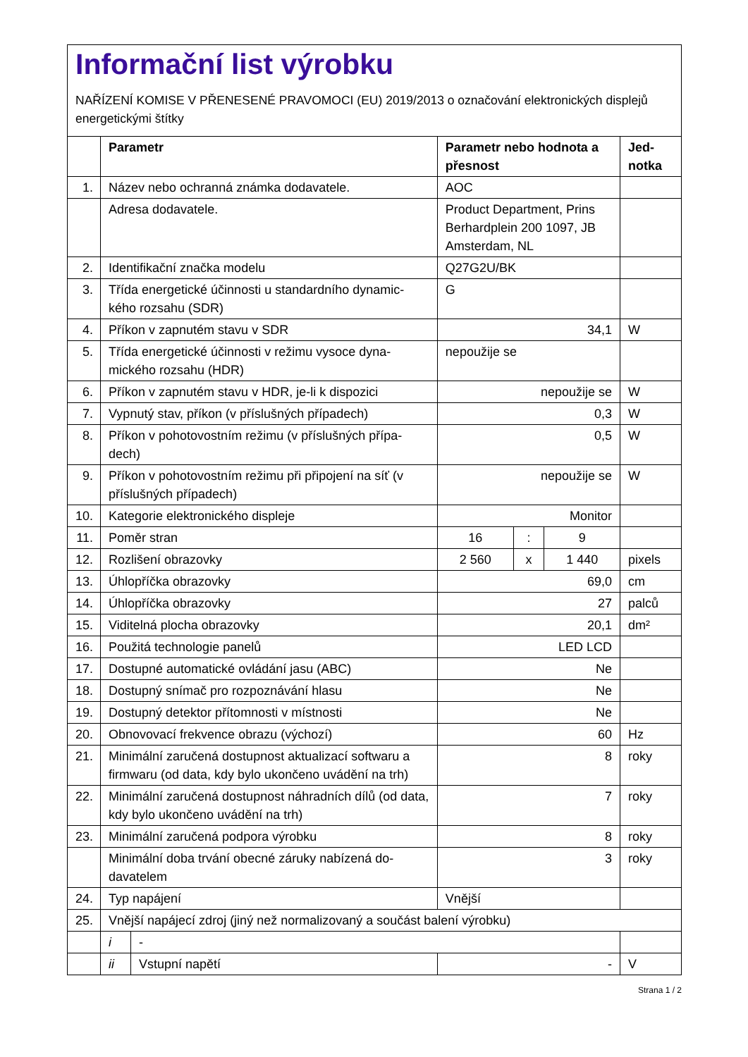Informační list výrobku
NAŘÍZENÍ KOMISE V PŘENESENÉ PRAVOMOCI (EU) 2019/2013 o označování elektronických displejů energetickými štítky
| | Parametr | | Parametr nebo hodnota a přesnost | | | Jed-notka |
| --- | --- | --- | --- | --- | --- | --- |
| 1. | Název nebo ochranná známka dodavatele. | | AOC | | | |
| | Adresa dodavatele. | | Product Department, Prins Berhardplein 200 1097, JB Amsterdam, NL | | | |
| 2. | Identifikační značka modelu | | Q27G2U/BK | | | |
| 3. | Třída energetické účinnosti u standardního dynamic-kého rozsahu (SDR) | | G | | | |
| 4. | Příkon v zapnutém stavu v SDR | | 34,1 | | | W |
| 5. | Třída energetické účinnosti v režimu vysoce dyna-mického rozsahu (HDR) | | nepoužije se | | | |
| 6. | Příkon v zapnutém stavu v HDR, je-li k dispozici | | nepoužije se | | | W |
| 7. | Vypnutý stav, příkon (v příslušných případech) | | 0,3 | | | W |
| 8. | Příkon v pohotovostním režimu (v příslušných přípa-dech) | | 0,5 | | | W |
| 9. | Příkon v pohotovostním režimu při připojení na síť (v příslušných případech) | | nepoužije se | | | W |
| 10. | Kategorie elektronického displeje | | Monitor | | | |
| 11. | Poměr stran | | 16 | : | 9 | |
| 12. | Rozlišení obrazovky | | 2 560 | x | 1 440 | pixels |
| 13. | Úhlopříčka obrazovky | | 69,0 | | | cm |
| 14. | Úhlopříčka obrazovky | | 27 | | | palců |
| 15. | Viditelná plocha obrazovky | | 20,1 | | | dm² |
| 16. | Použitá technologie panelů | | LED LCD | | | |
| 17. | Dostupné automatické ovládání jasu (ABC) | | Ne | | | |
| 18. | Dostupný snímač pro rozpoznávání hlasu | | Ne | | | |
| 19. | Dostupný detektor přítomnosti v místnosti | | Ne | | | |
| 20. | Obnovovací frekvence obrazu (výchozí) | | 60 | | | Hz |
| 21. | Minimální zaručená dostupnost aktualizací softwaru a firmwaru (od data, kdy bylo ukončeno uvádění na trh) | | 8 | | | roky |
| 22. | Minimální zaručená dostupnost náhradních dílů (od data, kdy bylo ukončeno uvádění na trh) | | 7 | | | roky |
| 23. | Minimální zaručená podpora výrobku | | 8 | | | roky |
| | Minimální doba trvání obecné záruky nabízená do-davatelem | | 3 | | | roky |
| 24. | Typ napájení | | Vnější | | | |
| 25. | Vnější napájecí zdroj (jiný než normalizovaný a součást balení výrobku) | | | | | |
| | i | - | | | | |
| | ii | Vstupní napětí | - | | | V |
Strana 1 / 2